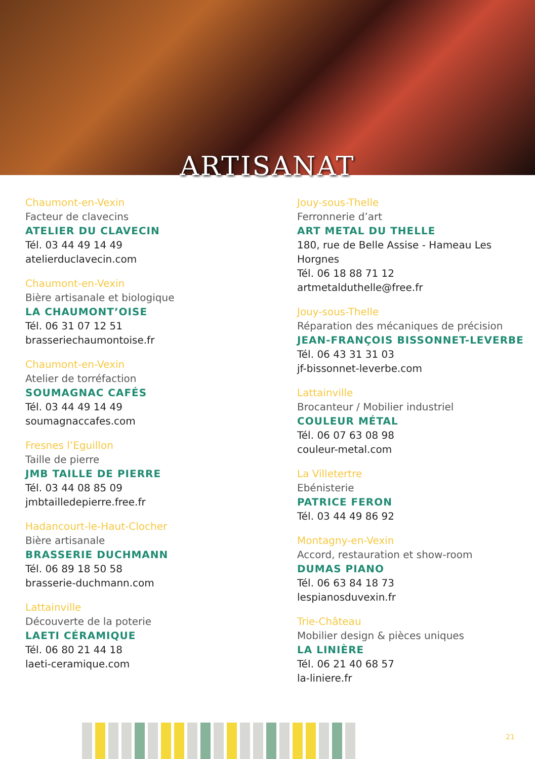ARTISANAT
Chaumont-en-Vexin
Facteur de clavecins
ATELIER DU CLAVECIN
Tél. 03 44 49 14 49
atelierduclavecin.com
Chaumont-en-Vexin
Bière artisanale et biologique
LA CHAUMONT’OISE
Tél. 06 31 07 12 51
brasseriechaumontoise.fr
Chaumont-en-Vexin
Atelier de torréfaction
SOUMAGNAC CAFÉS
Tél. 03 44 49 14 49
soumagnaccafes.com
Fresnes l’Eguillon
Taille de pierre
JMB TAILLE DE PIERRE
Tél. 03 44 08 85 09
jmbtailledepierre.free.fr
Hadancourt-le-Haut-Clocher
Bière artisanale
BRASSERIE DUCHMANN
Tél. 06 89 18 50 58
brasserie-duchmann.com
Lattainville
Découverte de la poterie
LAETI CÉRAMIQUE
Tél. 06 80 21 44 18
laeti-ceramique.com
Jouy-sous-Thelle
Ferronnerie d’art
ART METAL DU THELLE
180, rue de Belle Assise - Hameau Les Horgnes
Tél. 06 18 88 71 12
artmetalduthelle@free.fr
Jouy-sous-Thelle
Réparation des mécaniques de précision
JEAN-FRANÇOIS BISSONNET-LEVERBE
Tél. 06 43 31 31 03
jf-bissonnet-leverbe.com
Lattainville
Brocanteur / Mobilier industriel
COULEUR MÉTAL
Tél. 06 07 63 08 98
couleur-metal.com
La Villetertre
Ebénisterie
PATRICE FERON
Tél. 03 44 49 86 92
Montagny-en-Vexin
Accord, restauration et show-room
DUMAS PIANO
Tél. 06 63 84 18 73
lespianosduvexin.fr
Trie-Château
Mobilier design & pièces uniques
LA LINIÈRE
Tél. 06 21 40 68 57
la-liniere.fr
21